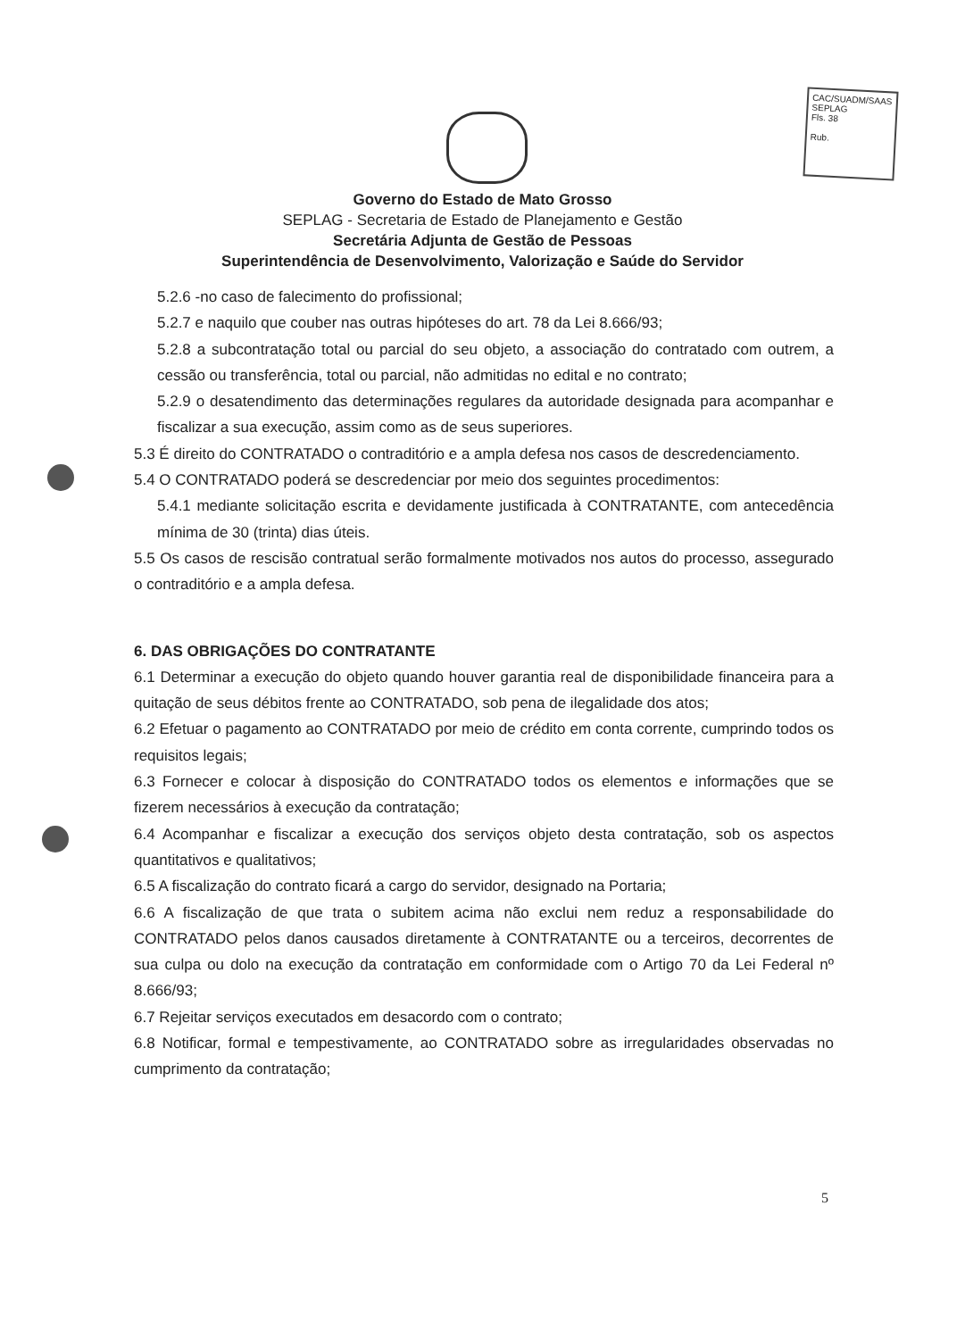CAC/SUADM/SAAS
SEPLAG
Fls. 38
Rub.
Governo do Estado de Mato Grosso
SEPLAG - Secretaria de Estado de Planejamento e Gestão
Secretária Adjunta de Gestão de Pessoas
Superintendência de Desenvolvimento, Valorização e Saúde do Servidor
5.2.6 -no caso de falecimento do profissional;
5.2.7 e naquilo que couber nas outras hipóteses do art. 78 da Lei 8.666/93;
5.2.8 a subcontratação total ou parcial do seu objeto, a associação do contratado com outrem, a cessão ou transferência, total ou parcial, não admitidas no edital e no contrato;
5.2.9 o desatendimento das determinações regulares da autoridade designada para acompanhar e fiscalizar a sua execução, assim como as de seus superiores.
5.3 É direito do CONTRATADO o contraditório e a ampla defesa nos casos de descredenciamento.
5.4 O CONTRATADO poderá se descredenciar por meio dos seguintes procedimentos:
5.4.1 mediante solicitação escrita e devidamente justificada à CONTRATANTE, com antecedência mínima de 30 (trinta) dias úteis.
5.5 Os casos de rescisão contratual serão formalmente motivados nos autos do processo, assegurado o contraditório e a ampla defesa.
6. DAS OBRIGAÇÕES DO CONTRATANTE
6.1 Determinar a execução do objeto quando houver garantia real de disponibilidade financeira para a quitação de seus débitos frente ao CONTRATADO, sob pena de ilegalidade dos atos;
6.2 Efetuar o pagamento ao CONTRATADO por meio de crédito em conta corrente, cumprindo todos os requisitos legais;
6.3 Fornecer e colocar à disposição do CONTRATADO todos os elementos e informações que se fizerem necessários à execução da contratação;
6.4 Acompanhar e fiscalizar a execução dos serviços objeto desta contratação, sob os aspectos quantitativos e qualitativos;
6.5 A fiscalização do contrato ficará a cargo do servidor, designado na Portaria;
6.6 A fiscalização de que trata o subitem acima não exclui nem reduz a responsabilidade do CONTRATADO pelos danos causados diretamente à CONTRATANTE ou a terceiros, decorrentes de sua culpa ou dolo na execução da contratação em conformidade com o Artigo 70 da Lei Federal nº 8.666/93;
6.7 Rejeitar serviços executados em desacordo com o contrato;
6.8 Notificar, formal e tempestivamente, ao CONTRATADO sobre as irregularidades observadas no cumprimento da contratação;
5